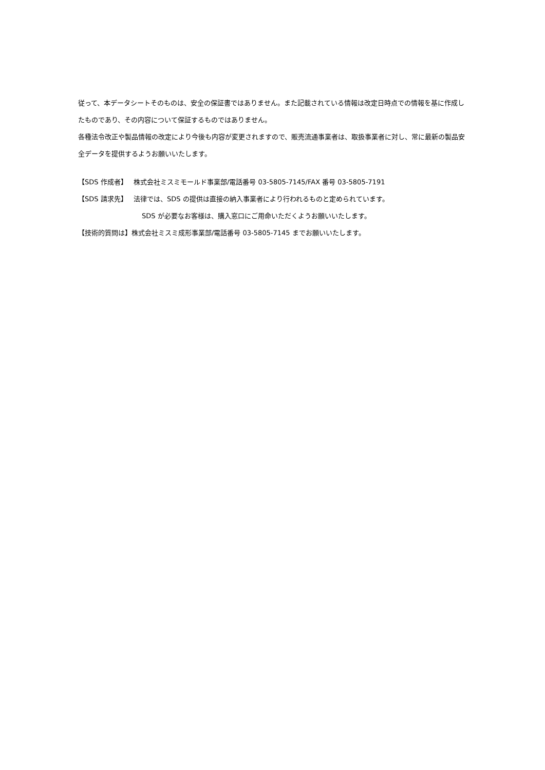従って、本データシートそのものは、安全の保証書ではありません。また記載されている情報は改定日時点での情報を基に作成したものであり、その内容について保証するものではありません。
各種法令改正や製品情報の改定により今後も内容が変更されますので、販売流通事業者は、取扱事業者に対し、常に最新の製品安全データを提供するようお願いいたします。
【SDS 作成者】 株式会社ミスミモールド事業部/電話番号 03-5805-7145/FAX 番号 03-5805-7191
【SDS 請求先】 法律では、SDS の提供は直接の納入事業者により行われるものと定められています。
SDS が必要なお客様は、購入窓口にご用命いただくようお願いいたします。
【技術的質問は】株式会社ミスミ成形事業部/電話番号 03-5805-7145 までお願いいたします。